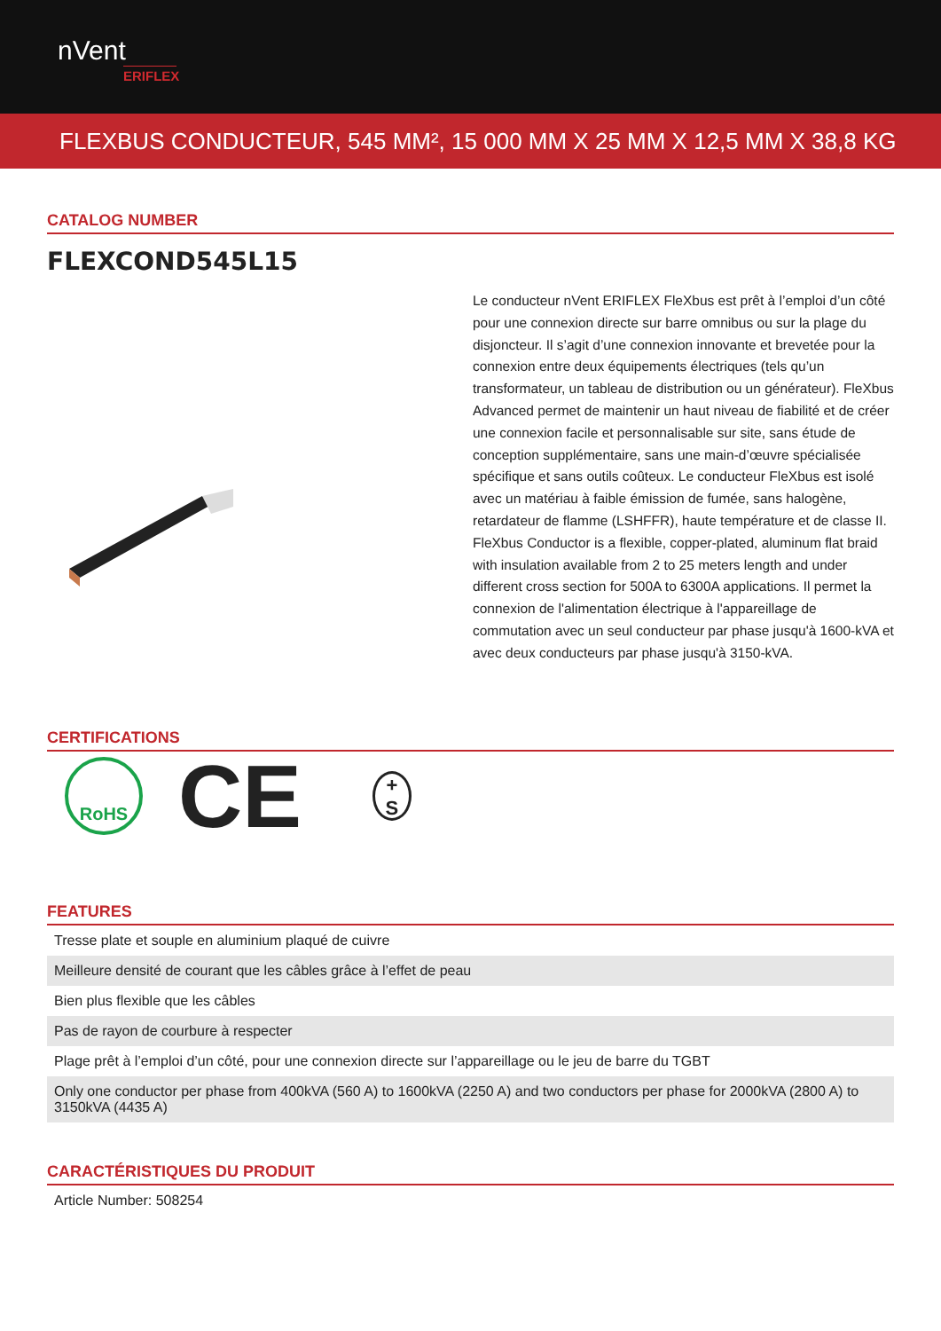nVent
ERIFLEX
FLEXBUS CONDUCTEUR, 545 MM², 15 000 MM X 25 MM X 12,5 MM X 38,8 KG
CATALOG NUMBER
FLEXCOND545L15
Le conducteur nVent ERIFLEX FleXbus est prêt à l’emploi d’un côté pour une connexion directe sur barre omnibus ou sur la plage du disjoncteur. Il s’agit d’une connexion innovante et brevetée pour la connexion entre deux équipements électriques (tels qu’un transformateur, un tableau de distribution ou un générateur). FleXbus Advanced permet de maintenir un haut niveau de fiabilité et de créer une connexion facile et personnalisable sur site, sans étude de conception supplémentaire, sans une main-d’œuvre spécialisée spécifique et sans outils coûteux. Le conducteur FleXbus est isolé avec un matériau à faible émission de fumée, sans halogène, retardateur de flamme (LSHFFR), haute température et de classe II. FleXbus Conductor is a flexible, copper-plated, aluminum flat braid with insulation available from 2 to 25 meters length and under different cross section for 500A to 6300A applications. Il permet la connexion de l'alimentation électrique à l'appareillage de commutation avec un seul conducteur par phase jusqu'à 1600-kVA et avec deux conducteurs par phase jusqu'à 3150-kVA.
CERTIFICATIONS
RoHS
CE
+
S
FEATURES
| Tresse plate et souple en aluminium plaqué de cuivre |
| Meilleure densité de courant que les câbles grâce à l’effet de peau |
| Bien plus flexible que les câbles |
| Pas de rayon de courbure à respecter |
| Plage prêt à l’emploi d’un côté, pour une connexion directe sur l’appareillage ou le jeu de barre du TGBT |
| Only one conductor per phase from 400kVA (560 A) to 1600kVA (2250 A) and two conductors per phase for 2000kVA (2800 A) to 3150kVA (4435 A) |
CARACTÉRISTIQUES DU PRODUIT
| Article Number: 508254 |